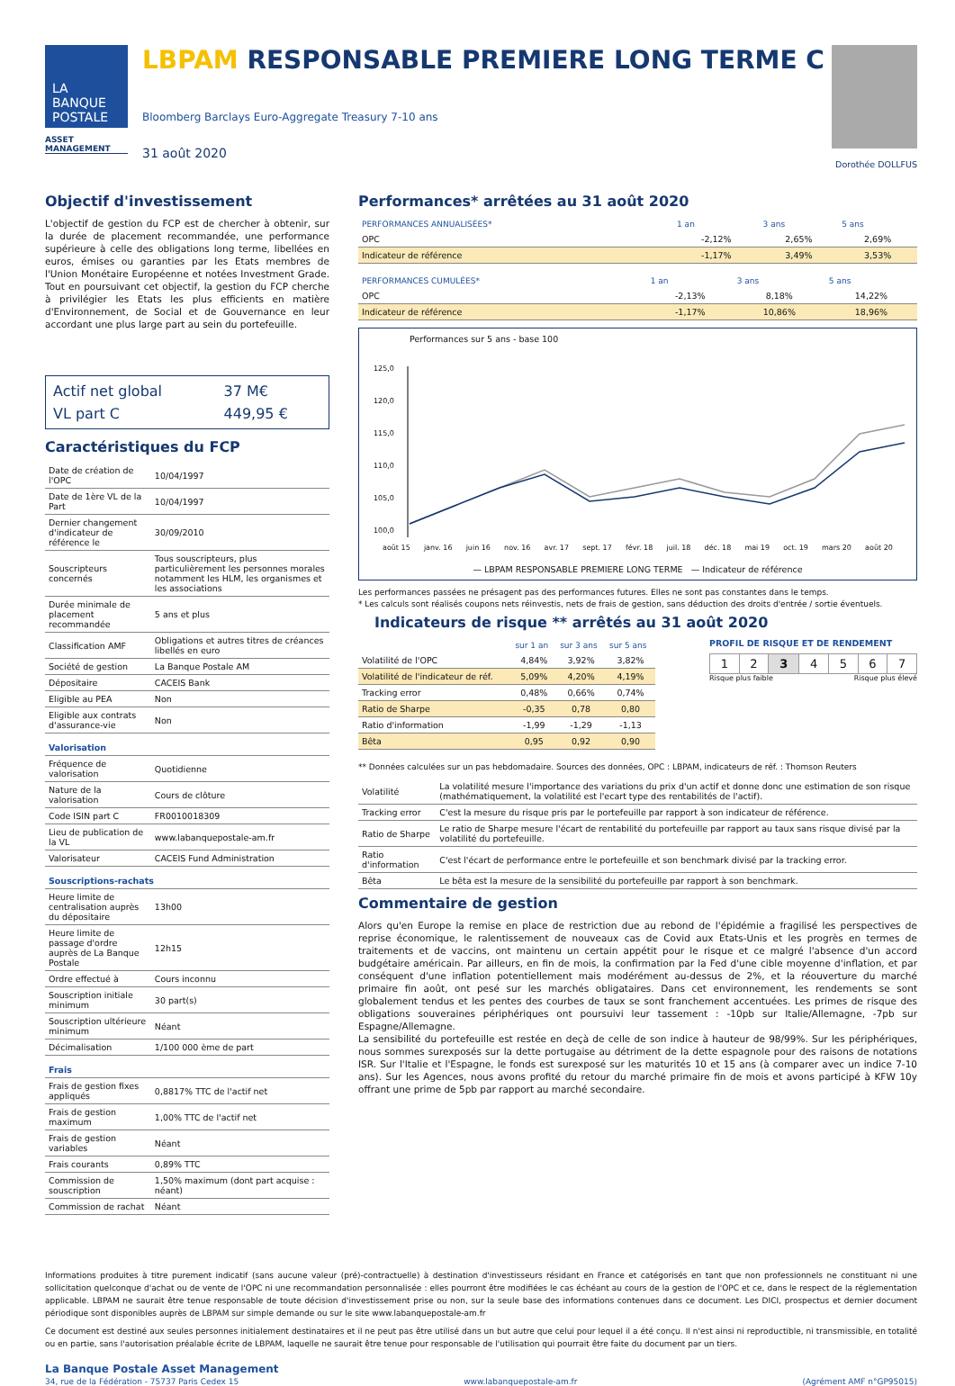LA
BANQUE
POSTALE
ASSET
MANAGEMENT
LBPAM RESPONSABLE PREMIERE LONG TERME C
Bloomberg Barclays Euro-Aggregate Treasury 7-10 ans
31 août 2020
Dorothée DOLLFUS
Objectif d'investissement
L'objectif de gestion du FCP est de chercher à obtenir, sur la durée de placement recommandée, une performance supérieure à celle des obligations long terme, libellées en euros, émises ou garanties par les Etats membres de l'Union Monétaire Européenne et notées Investment Grade. Tout en poursuivant cet objectif, la gestion du FCP cherche à privilégier les Etats les plus efficients en matière d'Environnement, de Social et de Gouvernance en leur accordant une plus large part au sein du portefeuille.
| Actif net global | 37 M€ |
| VL part C | 449,95 € |
Caractéristiques du FCP
| Date de création de l'OPC | 10/04/1997 |
| Date de 1ère VL de la Part | 10/04/1997 |
| Dernier changement d'indicateur de référence le | 30/09/2010 |
| Souscripteurs concernés | Tous souscripteurs, plus particulièrement les personnes morales notamment les HLM, les organismes et les associations |
| Durée minimale de placement recommandée | 5 ans et plus |
| Classification AMF | Obligations et autres titres de créances libellés en euro |
| Société de gestion | La Banque Postale AM |
| Dépositaire | CACEIS Bank |
| Eligible au PEA | Non |
| Eligible aux contrats d'assurance-vie | Non |
| Valorisation | |
| Fréquence de valorisation | Quotidienne |
| Nature de la valorisation | Cours de clôture |
| Code ISIN part C | FR0010018309 |
| Lieu de publication de la VL | www.labanquepostale-am.fr |
| Valorisateur | CACEIS Fund Administration |
| Souscriptions-rachats | |
| Heure limite de centralisation auprès du dépositaire | 13h00 |
| Heure limite de passage d'ordre auprès de La Banque Postale | 12h15 |
| Ordre effectué à | Cours inconnu |
| Souscription initiale minimum | 30 part(s) |
| Souscription ultérieure minimum | Néant |
| Décimalisation | 1/100 000 ème de part |
| Frais | |
| Frais de gestion fixes appliqués | 0,8817% TTC de l'actif net |
| Frais de gestion maximum | 1,00% TTC de l'actif net |
| Frais de gestion variables | Néant |
| Frais courants | 0,89% TTC |
| Commission de souscription | 1,50% maximum (dont part acquise : néant) |
| Commission de rachat | Néant |
Performances* arrêtées au 31 août 2020
| PERFORMANCES ANNUALISÉES* | 1 an | 3 ans | 5 ans |
| --- | --- | --- | --- |
| OPC | -2,12% | 2,65% | 2,69% |
| Indicateur de référence | -1,17% | 3,49% | 3,53% |
| PERFORMANCES CUMULÉES* | 1 an | 3 ans | 5 ans |
| --- | --- | --- | --- |
| OPC | -2,13% | 8,18% | 14,22% |
| Indicateur de référence | -1,17% | 10,86% | 18,96% |
Performances sur 5 ans - base 100
125,0
120,0
115,0
110,0
105,0
100,0
août 15 janv. 16 juin 16 nov. 16 avr. 17 sept. 17 févr. 18 juil. 18 déc. 18 mai 19 oct. 19 mars 20 août 20
— LBPAM RESPONSABLE PREMIERE LONG TERME — Indicateur de référence
Les performances passées ne présagent pas des performances futures. Elles ne sont pas constantes dans le temps.
* Les calculs sont réalisés coupons nets réinvestis, nets de frais de gestion, sans déduction des droits d'entrée / sortie éventuels.
Indicateurs de risque ** arrêtés au 31 août 2020
| | sur 1 an | sur 3 ans | sur 5 ans |
| --- | --- | --- | --- |
| Volatilité de l'OPC | 4,84% | 3,92% | 3,82% |
| Volatilité de l'indicateur de réf. | 5,09% | 4,20% | 4,19% |
| Tracking error | 0,48% | 0,66% | 0,74% |
| Ratio de Sharpe | -0,35 | 0,78 | 0,80 |
| Ratio d'information | -1,99 | -1,29 | -1,13 |
| Bêta | 0,95 | 0,92 | 0,90 |
PROFIL DE RISQUE ET DE RENDEMENT
| 1 | 2 | 3 | 4 | 5 | 6 | 7 |
Risque plus faible Risque plus élevé
** Données calculées sur un pas hebdomadaire. Sources des données, OPC : LBPAM, indicateurs de réf. : Thomson Reuters
| Volatilité | La volatilité mesure l'importance des variations du prix d'un actif et donne donc une estimation de son risque (mathématiquement, la volatilité est l'ecart type des rentabilités de l'actif). |
| Tracking error | C'est la mesure du risque pris par le portefeuille par rapport à son indicateur de référence. |
| Ratio de Sharpe | Le ratio de Sharpe mesure l'écart de rentabilité du portefeuille par rapport au taux sans risque divisé par la volatilité du portefeuille. |
| Ratio d'information | C'est l'écart de performance entre le portefeuille et son benchmark divisé par la tracking error. |
| Bêta | Le bêta est la mesure de la sensibilité du portefeuille par rapport à son benchmark. |
Commentaire de gestion
Alors qu'en Europe la remise en place de restriction due au rebond de l'épidémie a fragilisé les perspectives de reprise économique, le ralentissement de nouveaux cas de Covid aux Etats-Unis et les progrès en termes de traitements et de vaccins, ont maintenu un certain appétit pour le risque et ce malgré l'absence d'un accord budgétaire américain. Par ailleurs, en fin de mois, la confirmation par la Fed d'une cible moyenne d'inflation, et par conséquent d'une inflation potentiellement mais modérément au-dessus de 2%, et la réouverture du marché primaire fin août, ont pesé sur les marchés obligataires. Dans cet environnement, les rendements se sont globalement tendus et les pentes des courbes de taux se sont franchement accentuées. Les primes de risque des obligations souveraines périphériques ont poursuivi leur tassement : -10pb sur Italie/Allemagne, -7pb sur Espagne/Allemagne.
La sensibilité du portefeuille est restée en deçà de celle de son indice à hauteur de 98/99%. Sur les périphériques, nous sommes surexposés sur la dette portugaise au détriment de la dette espagnole pour des raisons de notations ISR. Sur l'Italie et l'Espagne, le fonds est surexposé sur les maturités 10 et 15 ans (à comparer avec un indice 7-10 ans). Sur les Agences, nous avons profité du retour du marché primaire fin de mois et avons participé à KFW 10y offrant une prime de 5pb par rapport au marché secondaire.
Informations produites à titre purement indicatif (sans aucune valeur (pré)-contractuelle) à destination d'investisseurs résidant en France et catégorisés en tant que non professionnels ne constituant ni une sollicitation quelconque d'achat ou de vente de l'OPC ni une recommandation personnalisée : elles pourront être modifiées le cas échéant au cours de la gestion de l'OPC et ce, dans le respect de la réglementation applicable. LBPAM ne saurait être tenue responsable de toute décision d'investissement prise ou non, sur la seule base des informations contenues dans ce document. Les DICI, prospectus et dernier document périodique sont disponibles auprès de LBPAM sur simple demande ou sur le site www.labanquepostale-am.fr
Ce document est destiné aux seules personnes initialement destinataires et il ne peut pas être utilisé dans un but autre que celui pour lequel il a été conçu. Il n'est ainsi ni reproductible, ni transmissible, en totalité ou en partie, sans l'autorisation préalable écrite de LBPAM, laquelle ne saurait être tenue pour responsable de l'utilisation qui pourrait être faite du document par un tiers.
La Banque Postale Asset Management
34, rue de la Fédération - 75737 Paris Cedex 15 www.labanquepostale-am.fr (Agrément AMF n°GP95015)